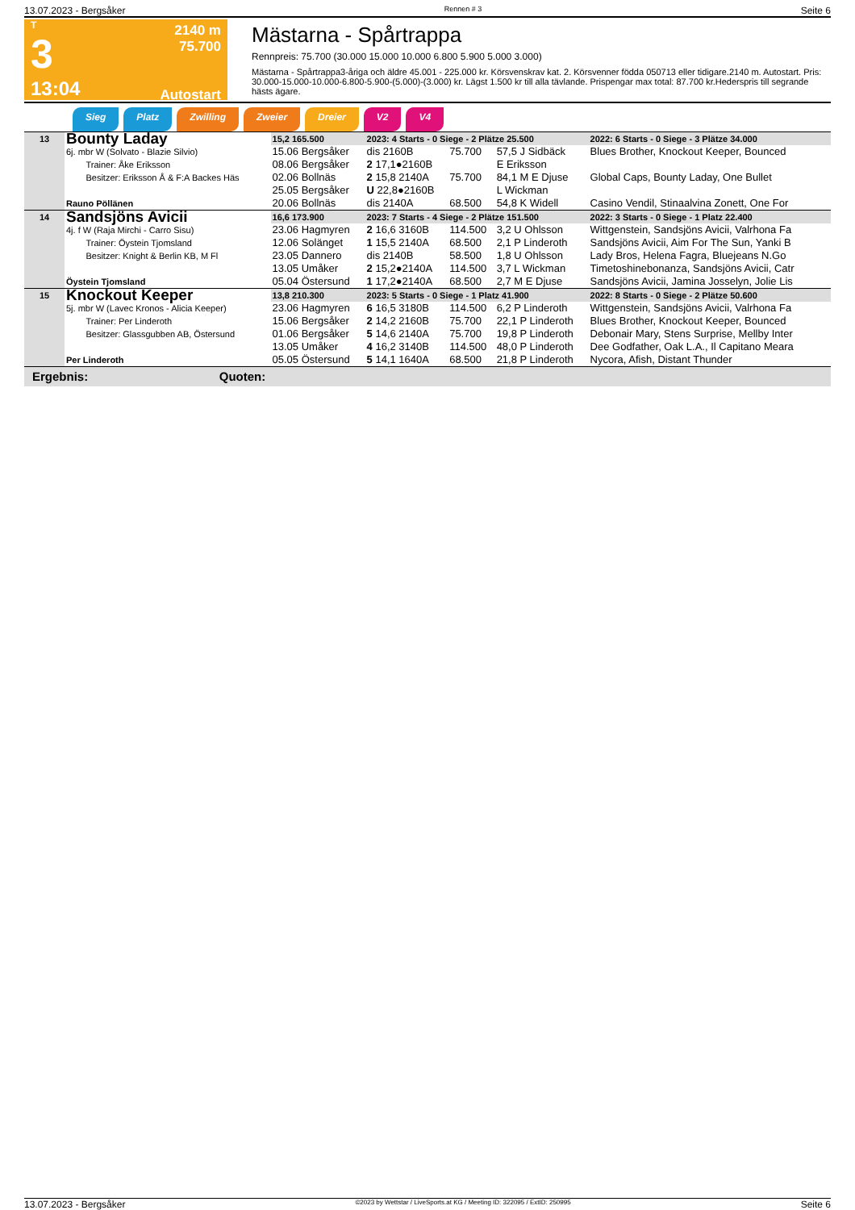13.07.2023 - Bergsåker Rennen # 3 Seite 6
T
3
13:04
2140 m
75.700
Autostart
Mästarna - Spårtrappa
Rennpreis: 75.700 (30.000 15.000 10.000 6.800 5.900 5.000 3.000)
Mästarna - Spårtrappa3-åriga och äldre 45.001 - 225.000 kr. Körsvenskrav kat. 2. Körsvenner födda 050713 eller tidigare.2140 m. Autostart. Pris: 30.000-15.000-10.000-6.800-5.900-(5.000)-(3.000) kr. Lägst 1.500 kr till alla tävlande. Prispengar max total: 87.700 kr.Hederspris till segrande hästs ägare.
Sieg Platz Zwilling Zweier Dreier V2 V4
| 13 | Bounty Laday 6j. mbr W (Solvato - Blazie Silvio) Trainer: Åke Eriksson Besitzer: Eriksson Å & F:A Backes Häs Rauno Pöllänen | 15,2 165.500 | 2023: 4 Starts - 0 Siege - 2 Plätze 25.500 | | | 2022: 6 Starts - 0 Siege - 3 Plätze 34.000 |
| | | 15.06 Bergsåker | dis 2160B | 75.700 | 57,5 J Sidbäck | Blues Brother, Knockout Keeper, Bounced |
| | | 08.06 Bergsåker | 2 17,1●2160B | | E Eriksson | |
| | | 02.06 Bollnäs | 2 15,8 2140A | 75.700 | 84,1 M E Djuse | Global Caps, Bounty Laday, One Bullet |
| | | 25.05 Bergsåker | U 22,8●2160B | | L Wickman | |
| | | 20.06 Bollnäs | dis 2140A | 68.500 | 54,8 K Widell | Casino Vendil, Stinaalvina Zonett, One For |
| 14 | Sandsjöns Avicii 4j. f W (Raja Mirchi - Carro Sisu) Trainer: Öystein Tjomsland Besitzer: Knight & Berlin KB, M Fl Öystein Tjomsland | 16,6 173.900 | 2023: 7 Starts - 4 Siege - 2 Plätze 151.500 | | | 2022: 3 Starts - 0 Siege - 1 Platz 22.400 |
| | | 23.06 Hagmyren | 2 16,6 3160B | 114.500 | 3,2 U Ohlsson | Wittgenstein, Sandsjöns Avicii, Valrhona Fa |
| | | 12.06 Solänget | 1 15,5 2140A | 68.500 | 2,1 P Linderoth | Sandsjöns Avicii, Aim For The Sun, Yanki B |
| | | 23.05 Dannero | dis 2140B | 58.500 | 1,8 U Ohlsson | Lady Bros, Helena Fagra, Bluejeans N.Go |
| | | 13.05 Umåker | 2 15,2●2140A | 114.500 | 3,7 L Wickman | Timetoshinebonanza, Sandsjöns Avicii, Catr |
| | | 05.04 Östersund | 1 17,2●2140A | 68.500 | 2,7 M E Djuse | Sandsjöns Avicii, Jamina Josselyn, Jolie Lis |
| 15 | Knockout Keeper 5j. mbr W (Lavec Kronos - Alicia Keeper) Trainer: Per Linderoth Besitzer: Glassgubben AB, Östersund Per Linderoth | 13,8 210.300 | 2023: 5 Starts - 0 Siege - 1 Platz 41.900 | | | 2022: 8 Starts - 0 Siege - 2 Plätze 50.600 |
| | | 23.06 Hagmyren | 6 16,5 3180B | 114.500 | 6,2 P Linderoth | Wittgenstein, Sandsjöns Avicii, Valrhona Fa |
| | | 15.06 Bergsåker | 2 14,2 2160B | 75.700 | 22,1 P Linderoth | Blues Brother, Knockout Keeper, Bounced |
| | | 01.06 Bergsåker | 5 14,6 2140A | 75.700 | 19,8 P Linderoth | Debonair Mary, Stens Surprise, Mellby Inter |
| | | 13.05 Umåker | 4 16,2 3140B | 114.500 | 48,0 P Linderoth | Dee Godfather, Oak L.A., Il Capitano Meara |
| | | 05.05 Östersund | 5 14,1 1640A | 68.500 | 21,8 P Linderoth | Nycora, Afish, Distant Thunder |
| Ergebnis: Quoten: | | | | | | |
13.07.2023 - Bergsåker ©2023 by Wettstar / LiveSports.at KG / Meeting ID: 322095 / ExtID: 250995 Seite 6